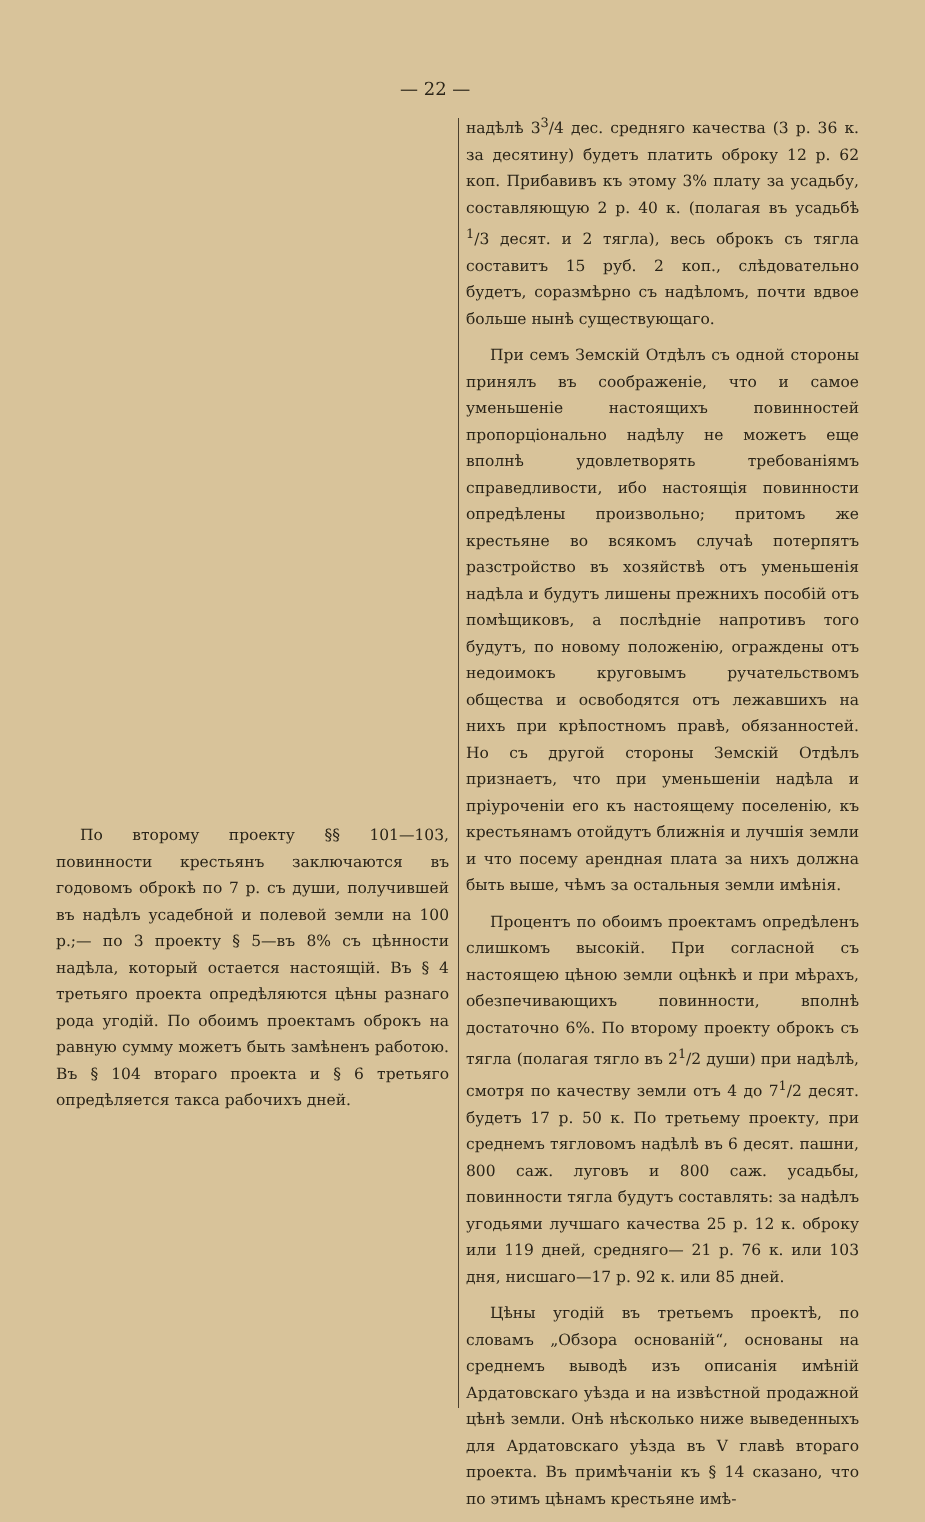— 22 —
По второму проекту §§ 101—103, повинности крестьянъ заключаются въ годовомъ оброкѣ по 7 р. съ души, получившей въ надѣлъ усадебной и полевой земли на 100 р.;— по 3 проекту § 5—въ 8% съ цѣнности надѣла, который остается настоящій. Въ § 4 третьяго проекта опредѣляются цѣны разнаго рода угодій. По обоимъ проектамъ оброкъ на равную сумму можетъ быть замѣненъ работою. Въ § 104 втораго проекта и § 6 третьяго опредѣляется такса рабочихъ дней.
надѣлѣ 3<sup>3</sup>/4 дес. средняго качества (3 р. 36 к. за десятину) будетъ платить оброку 12 р. 62 коп. Прибавивъ къ этому 3% плату за усадьбу, составляющую 2 р. 40 к. (полагая въ усадьбѣ <sup>1</sup>/3 десят. и 2 тягла), весь оброкъ съ тягла составитъ 15 руб. 2 коп., слѣдовательно будетъ, соразмѣрно съ надѣломъ, почти вдвое больше нынѣ существующаго.
При семъ Земскій Отдѣлъ съ одной стороны принялъ въ соображеніе, что и самое уменьшеніе настоящихъ повинностей пропорціонально надѣлу не можетъ еще вполнѣ удовлетворять требованіямъ справедливости, ибо настоящія повинности опредѣлены произвольно; притомъ же крестьяне во всякомъ случаѣ потерпятъ разстройство въ хозяйствѣ отъ уменьшенія надѣла и будутъ лишены прежнихъ пособій отъ помѣщиковъ, а послѣдніе напротивъ того будутъ, по новому положенію, ограждены отъ недоимокъ круговымъ ручательствомъ общества и освободятся отъ лежавшихъ на нихъ при крѣпостномъ правѣ, обязанностей. Но съ другой стороны Земскій Отдѣлъ признаетъ, что при уменьшеніи надѣла и пріуроченіи его къ настоящему поселенію, къ крестьянамъ отойдутъ ближнія и лучшія земли и что посему арендная плата за нихъ должна быть выше, чѣмъ за остальныя земли имѣнія.
Процентъ по обоимъ проектамъ опредѣленъ слишкомъ высокій. При согласной съ настоящею цѣною земли оцѣнкѣ и при мѣрахъ, обезпечивающихъ повинности, вполнѣ достаточно 6%. По второму проекту оброкъ съ тягла (полагая тягло въ 2<sup>1</sup>/2 души) при надѣлѣ, смотря по качеству земли отъ 4 до 7<sup>1</sup>/2 десят. будетъ 17 р. 50 к. По третьему проекту, при среднемъ тягловомъ надѣлѣ въ 6 десят. пашни, 800 саж. луговъ и 800 саж. усадьбы, повинности тягла будутъ составлять: за надѣлъ угодьями лучшаго качества 25 р. 12 к. оброку или 119 дней, средняго— 21 р. 76 к. или 103 дня, нисшаго—17 р. 92 к. или 85 дней.
Цѣны угодій въ третьемъ проектѣ, по словамъ „Обзора основаній“, основаны на среднемъ выводѣ изъ описанія имѣній Ардатовскаго уѣзда и на извѣстной продажной цѣнѣ земли. Онѣ нѣсколько ниже выведенныхъ для Ардатовскаго уѣзда въ V главѣ втораго проекта. Въ примѣчаніи къ § 14 сказано, что по этимъ цѣнамъ крестьяне имѣ-